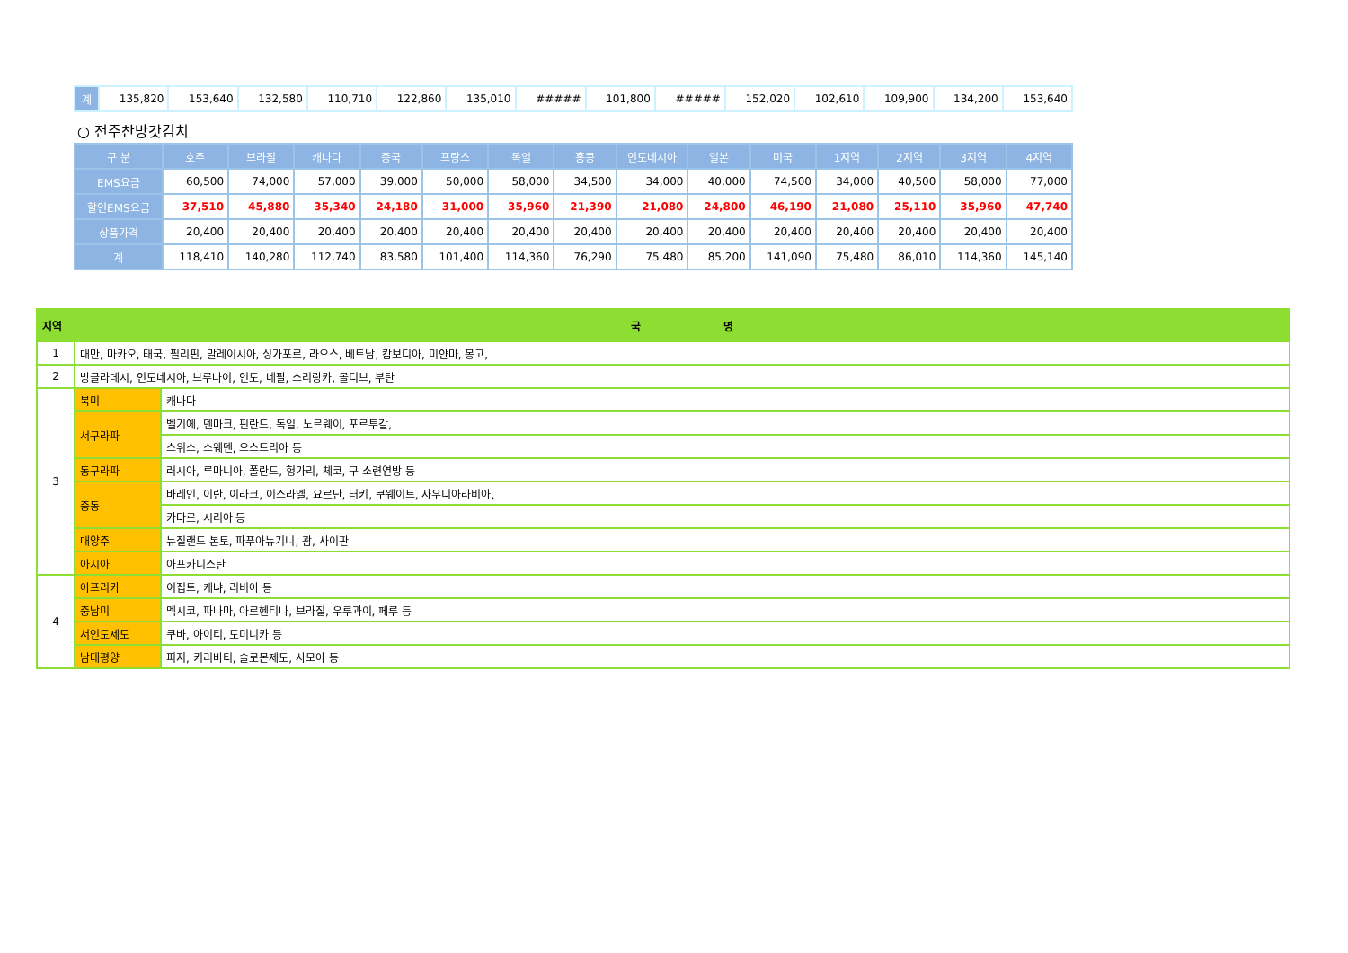| 계 | 135,820 | 153,640 | 132,580 | 110,710 | 122,860 | 135,010 | ##### | 101,800 | ##### | 152,020 | 102,610 | 109,900 | 134,200 | 153,640 |
○ 전주찬방갓김치
| 구 분 | 호주 | 브라질 | 캐나다 | 중국 | 프랑스 | 독일 | 홍콩 | 인도네시아 | 일본 | 미국 | 1지역 | 2지역 | 3지역 | 4지역 |
| --- | --- | --- | --- | --- | --- | --- | --- | --- | --- | --- | --- | --- | --- | --- |
| EMS요금 | 60,500 | 74,000 | 57,000 | 39,000 | 50,000 | 58,000 | 34,500 | 34,000 | 40,000 | 74,500 | 34,000 | 40,500 | 58,000 | 77,000 |
| 할인EMS요금 | 37,510 | 45,880 | 35,340 | 24,180 | 31,000 | 35,960 | 21,390 | 21,080 | 24,800 | 46,190 | 21,080 | 25,110 | 35,960 | 47,740 |
| 상품가격 | 20,400 | 20,400 | 20,400 | 20,400 | 20,400 | 20,400 | 20,400 | 20,400 | 20,400 | 20,400 | 20,400 | 20,400 | 20,400 | 20,400 |
| 계 | 118,410 | 140,280 | 112,740 | 83,580 | 101,400 | 114,360 | 76,290 | 75,480 | 85,200 | 141,090 | 75,480 | 86,010 | 114,360 | 145,140 |
| 지역 | 국 명 | |
| --- | --- | --- |
| 1 | 대만, 마카오, 태국, 필리핀, 말레이시아, 싱가포르, 라오스, 베트남, 캄보디아, 미얀마, 몽고, | |
| 2 | 방글라데시, 인도네시아, 브루나이, 인도, 네팔, 스리랑카, 몰디브, 부탄 | |
| 3 | 북미 | 캐나다 |
| | 서구라파 | 벨기에, 덴마크, 핀란드, 독일, 노르웨이, 포르투갈, |
| | | 스위스, 스웨덴, 오스트리아 등 |
| | 동구라파 | 러시아, 루마니아, 폴란드, 헝가리, 체코, 구 소련연방 등 |
| | 중동 | 바레인, 이란, 이라크, 이스라엘, 요르단, 터키, 쿠웨이트, 사우디아라비아, |
| | | 카타르, 시리아 등 |
| | 대양주 | 뉴질랜드 본토, 파푸아뉴기니, 괌, 사이판 |
| | 아시아 | 아프카니스탄 |
| 4 | 아프리카 | 이집트, 케냐, 리비아 등 |
| | 중남미 | 멕시코, 파나마, 아르헨티나, 브라질, 우루과이, 페루 등 |
| | 서인도제도 | 쿠바, 아이티, 도미니카 등 |
| | 남태평양 | 피지, 키리바티, 솔로몬제도, 사모아 등 |